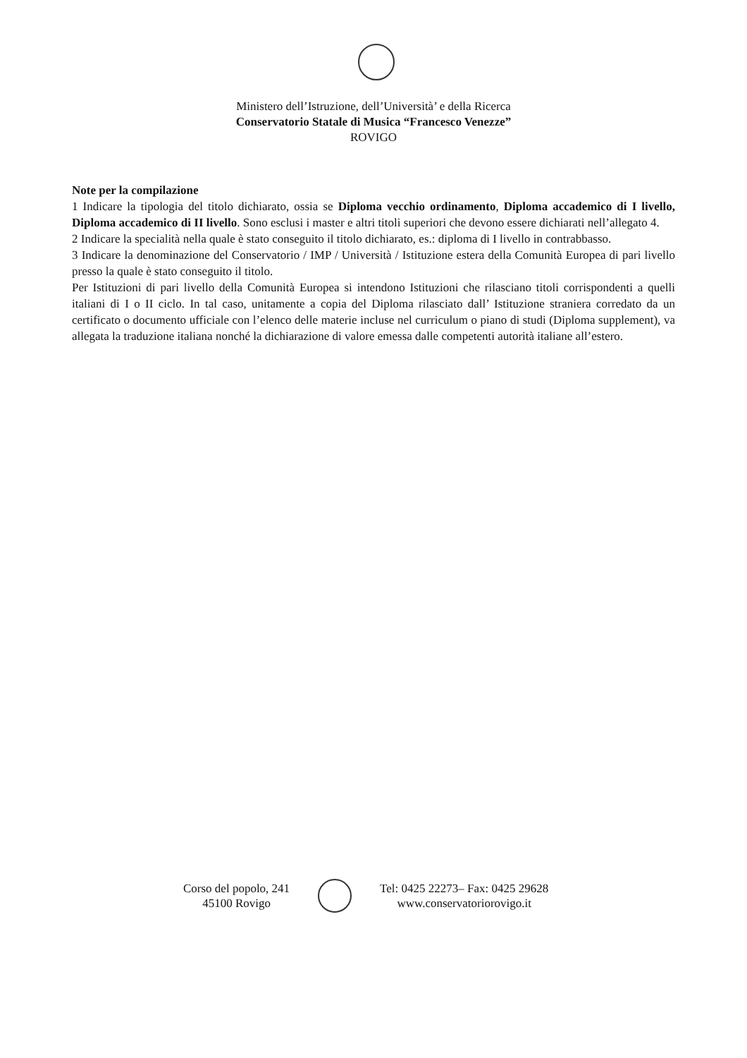Ministero dell’Istruzione, dell’Università’ e della Ricerca
Conservatorio Statale di Musica “Francesco Venezze”
ROVIGO
Note per la compilazione
1 Indicare la tipologia del titolo dichiarato, ossia se Diploma vecchio ordinamento, Diploma accademico di I livello, Diploma accademico di II livello. Sono esclusi i master e altri titoli superiori che devono essere dichiarati nell’allegato 4.
2 Indicare la specialità nella quale è stato conseguito il titolo dichiarato, es.: diploma di I livello in contrabbasso.
3 Indicare la denominazione del Conservatorio / IMP / Università / Istituzione estera della Comunità Europea di pari livello presso la quale è stato conseguito il titolo.
Per Istituzioni di pari livello della Comunità Europea si intendono Istituzioni che rilasciano titoli corrispondenti a quelli italiani di I o II ciclo. In tal caso, unitamente a copia del Diploma rilasciato dall’ Istituzione straniera corredato da un certificato o documento ufficiale con l’elenco delle materie incluse nel curriculum o piano di studi (Diploma supplement), va allegata la traduzione italiana nonché la dichiarazione di valore emessa dalle competenti autorità italiane all’estero.
Corso del popolo, 241
45100 Rovigo
Tel: 0425 22273– Fax: 0425 29628
www.conservatoriorovigo.it